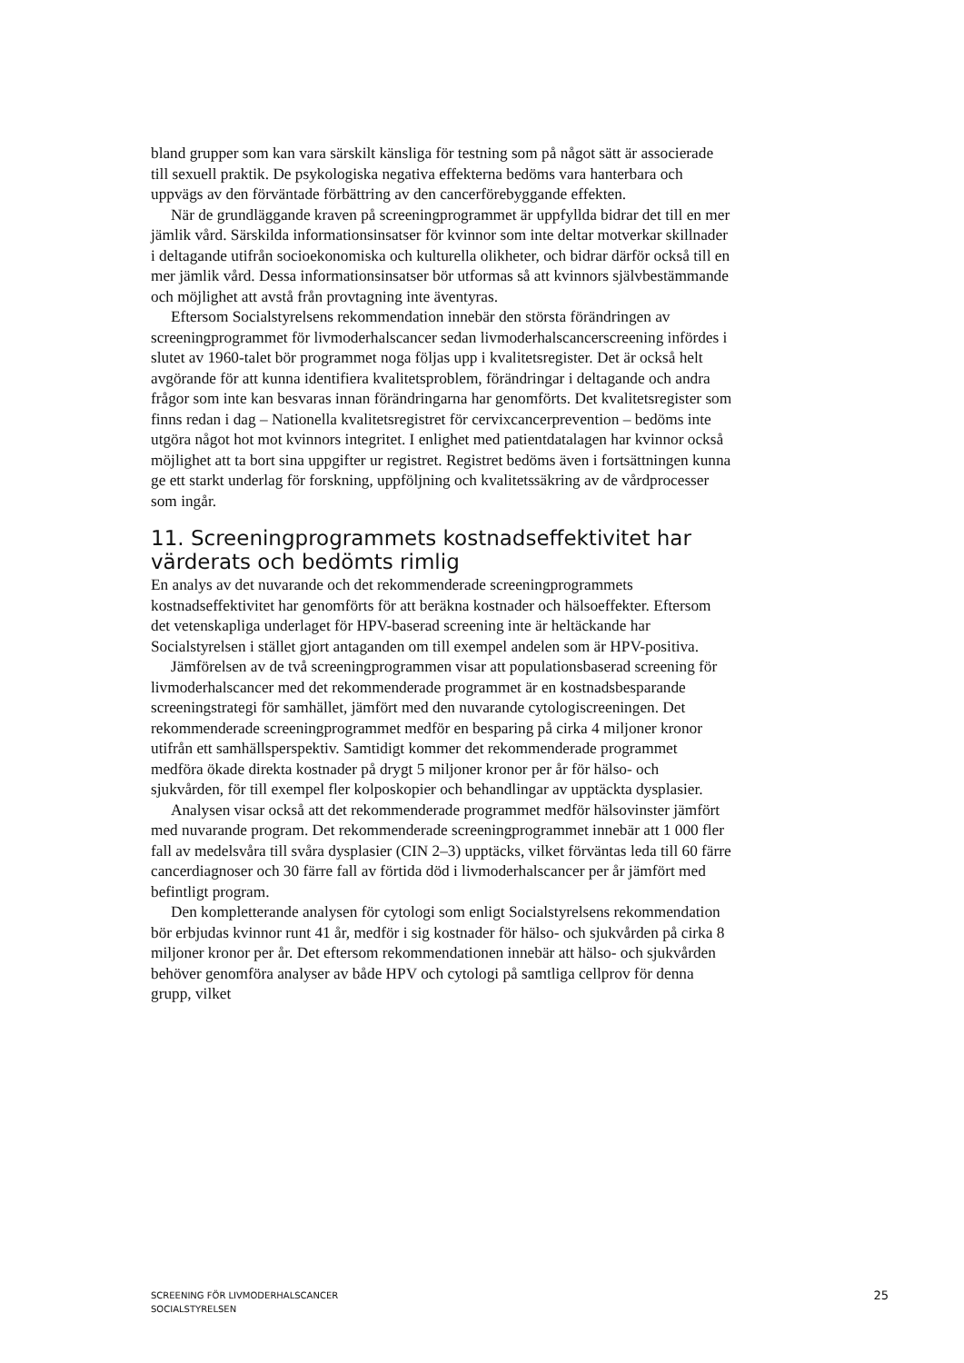bland grupper som kan vara särskilt känsliga för testning som på något sätt är associerade till sexuell praktik. De psykologiska negativa effekterna bedöms vara hanterbara och uppvägs av den förväntade förbättring av den cancerförebyggande effekten.
När de grundläggande kraven på screeningprogrammet är uppfyllda bidrar det till en mer jämlik vård. Särskilda informationsinsatser för kvinnor som inte deltar motverkar skillnader i deltagande utifrån socioekonomiska och kulturella olikheter, och bidrar därför också till en mer jämlik vård. Dessa informationsinsatser bör utformas så att kvinnors självbestämmande och möjlighet att avstå från provtagning inte äventyras.
Eftersom Socialstyrelsens rekommendation innebär den största förändringen av screeningprogrammet för livmoderhalscancer sedan livmoderhalscancerscreening infördes i slutet av 1960-talet bör programmet noga följas upp i kvalitetsregister. Det är också helt avgörande för att kunna identifiera kvalitetsproblem, förändringar i deltagande och andra frågor som inte kan besvaras innan förändringarna har genomförts. Det kvalitetsregister som finns redan i dag – Nationella kvalitetsregistret för cervixcancerprevention – bedöms inte utgöra något hot mot kvinnors integritet. I enlighet med patientdatalagen har kvinnor också möjlighet att ta bort sina uppgifter ur registret. Registret bedöms även i fortsättningen kunna ge ett starkt underlag för forskning, uppföljning och kvalitetssäkring av de vårdprocesser som ingår.
11. Screeningprogrammets kostnadseffektivitet har värderats och bedömts rimlig
En analys av det nuvarande och det rekommenderade screeningprogrammets kostnadseffektivitet har genomförts för att beräkna kostnader och hälsoeffekter. Eftersom det vetenskapliga underlaget för HPV-baserad screening inte är heltäckande har Socialstyrelsen i stället gjort antaganden om till exempel andelen som är HPV-positiva.
Jämförelsen av de två screeningprogrammen visar att populationsbaserad screening för livmoderhalscancer med det rekommenderade programmet är en kostnadsbesparande screeningstrategi för samhället, jämfört med den nuvarande cytologiscreeningen. Det rekommenderade screeningprogrammet medför en besparing på cirka 4 miljoner kronor utifrån ett samhällsperspektiv. Samtidigt kommer det rekommenderade programmet medföra ökade direkta kostnader på drygt 5 miljoner kronor per år för hälso- och sjukvården, för till exempel fler kolposkopier och behandlingar av upptäckta dysplasier.
Analysen visar också att det rekommenderade programmet medför hälsovinster jämfört med nuvarande program. Det rekommenderade screeningprogrammet innebär att 1 000 fler fall av medelsvåra till svåra dysplasier (CIN 2–3) upptäcks, vilket förväntas leda till 60 färre cancerdiagnoser och 30 färre fall av förtida död i livmoderhalscancer per år jämfört med befintligt program.
Den kompletterande analysen för cytologi som enligt Socialstyrelsens rekommendation bör erbjudas kvinnor runt 41 år, medför i sig kostnader för hälso- och sjukvården på cirka 8 miljoner kronor per år. Det eftersom rekommendationen innebär att hälso- och sjukvården behöver genomföra analyser av både HPV och cytologi på samtliga cellprov för denna grupp, vilket
SCREENING FÖR LIVMODERHALSCANCER
SOCIALSTYRELSEN
25